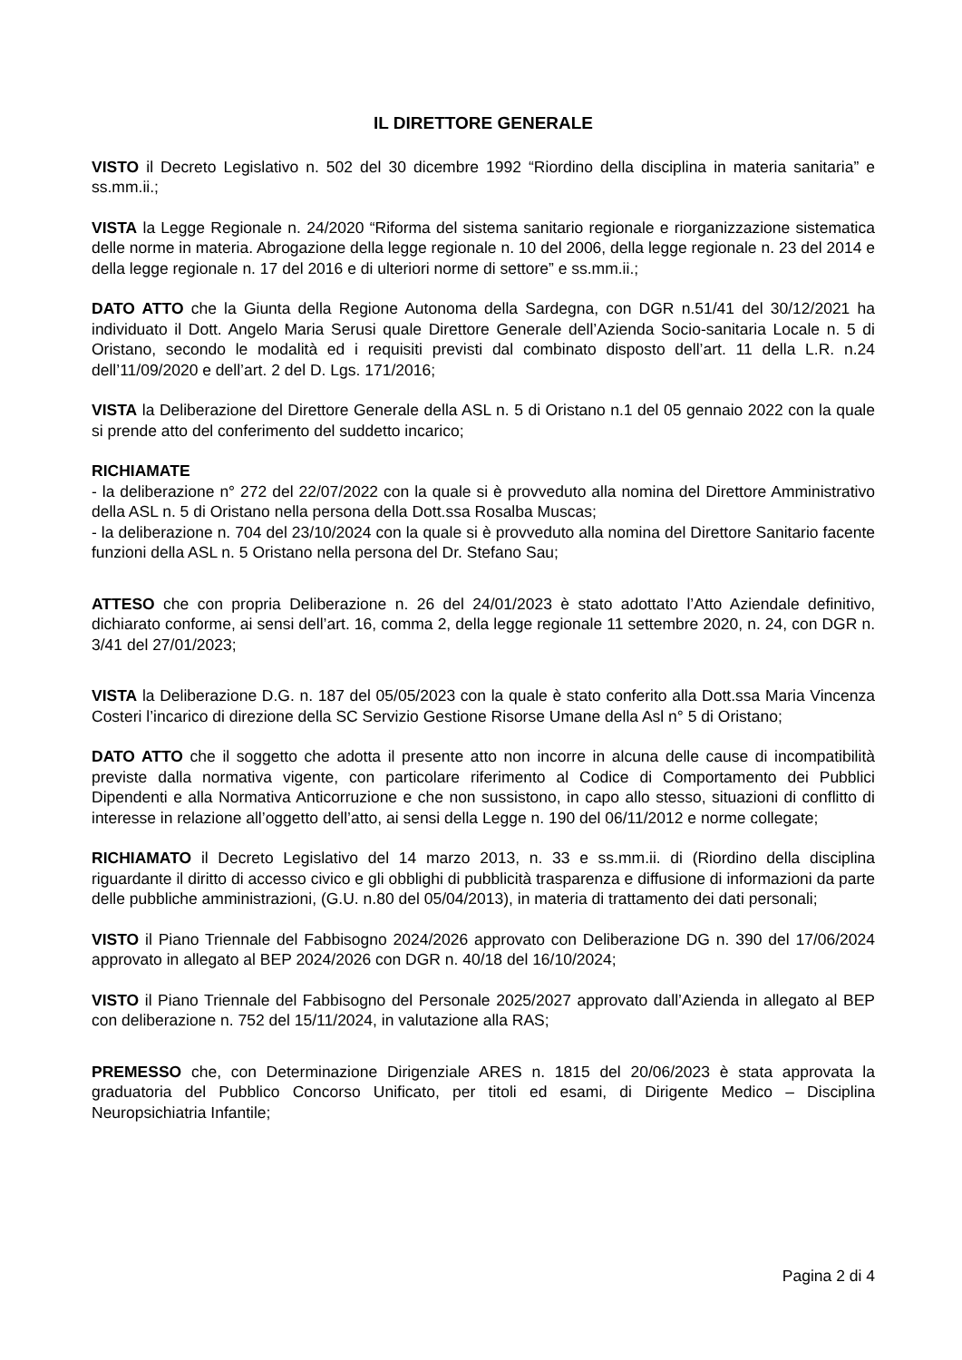IL DIRETTORE GENERALE
VISTO il Decreto Legislativo n. 502 del 30 dicembre 1992 “Riordino della disciplina in materia sanitaria” e ss.mm.ii.;
VISTA la Legge Regionale n. 24/2020 “Riforma del sistema sanitario regionale e riorganizzazione sistematica delle norme in materia. Abrogazione della legge regionale n. 10 del 2006, della legge regionale n. 23 del 2014 e della legge regionale n. 17 del 2016 e di ulteriori norme di settore” e ss.mm.ii.;
DATO ATTO che la Giunta della Regione Autonoma della Sardegna, con DGR n.51/41 del 30/12/2021 ha individuato il Dott. Angelo Maria Serusi quale Direttore Generale dell’Azienda Socio-sanitaria Locale n. 5 di Oristano, secondo le modalità ed i requisiti previsti dal combinato disposto dell’art. 11 della L.R. n.24 dell’11/09/2020 e dell’art. 2 del D. Lgs. 171/2016;
VISTA la Deliberazione del Direttore Generale della ASL n. 5 di Oristano n.1 del 05 gennaio 2022 con la quale si prende atto del conferimento del suddetto incarico;
RICHIAMATE
- la deliberazione n° 272 del 22/07/2022 con la quale si è provveduto alla nomina del Direttore Amministrativo della ASL n. 5 di Oristano nella persona della Dott.ssa Rosalba Muscas;
- la deliberazione n. 704 del 23/10/2024 con la quale si è provveduto alla nomina del Direttore Sanitario facente funzioni della ASL n. 5 Oristano nella persona del Dr. Stefano Sau;
ATTESO che con propria Deliberazione n. 26 del 24/01/2023 è stato adottato l’Atto Aziendale definitivo, dichiarato conforme, ai sensi dell’art. 16, comma 2, della legge regionale 11 settembre 2020, n. 24, con DGR n. 3/41 del 27/01/2023;
VISTA la Deliberazione D.G. n. 187 del 05/05/2023 con la quale è stato conferito alla Dott.ssa Maria Vincenza Costeri l’incarico di direzione della SC Servizio Gestione Risorse Umane della Asl n° 5 di Oristano;
DATO ATTO che il soggetto che adotta il presente atto non incorre in alcuna delle cause di incompatibilità previste dalla normativa vigente, con particolare riferimento al Codice di Comportamento dei Pubblici Dipendenti e alla Normativa Anticorruzione e che non sussistono, in capo allo stesso, situazioni di conflitto di interesse in relazione all’oggetto dell’atto, ai sensi della Legge n. 190 del 06/11/2012 e norme collegate;
RICHIAMATO il Decreto Legislativo del 14 marzo 2013, n. 33 e ss.mm.ii. di (Riordino della disciplina riguardante il diritto di accesso civico e gli obblighi di pubblicità trasparenza e diffusione di informazioni da parte delle pubbliche amministrazioni, (G.U. n.80 del 05/04/2013), in materia di trattamento dei dati personali;
VISTO il Piano Triennale del Fabbisogno 2024/2026 approvato con Deliberazione DG n. 390 del 17/06/2024 approvato in allegato al BEP 2024/2026 con DGR n. 40/18 del 16/10/2024;
VISTO il Piano Triennale del Fabbisogno del Personale 2025/2027 approvato dall’Azienda in allegato al BEP con deliberazione n. 752 del 15/11/2024, in valutazione alla RAS;
PREMESSO che, con Determinazione Dirigenziale ARES n. 1815 del 20/06/2023 è stata approvata la graduatoria del Pubblico Concorso Unificato, per titoli ed esami, di Dirigente Medico – Disciplina Neuropsichiatria Infantile;
Pagina 2 di 4